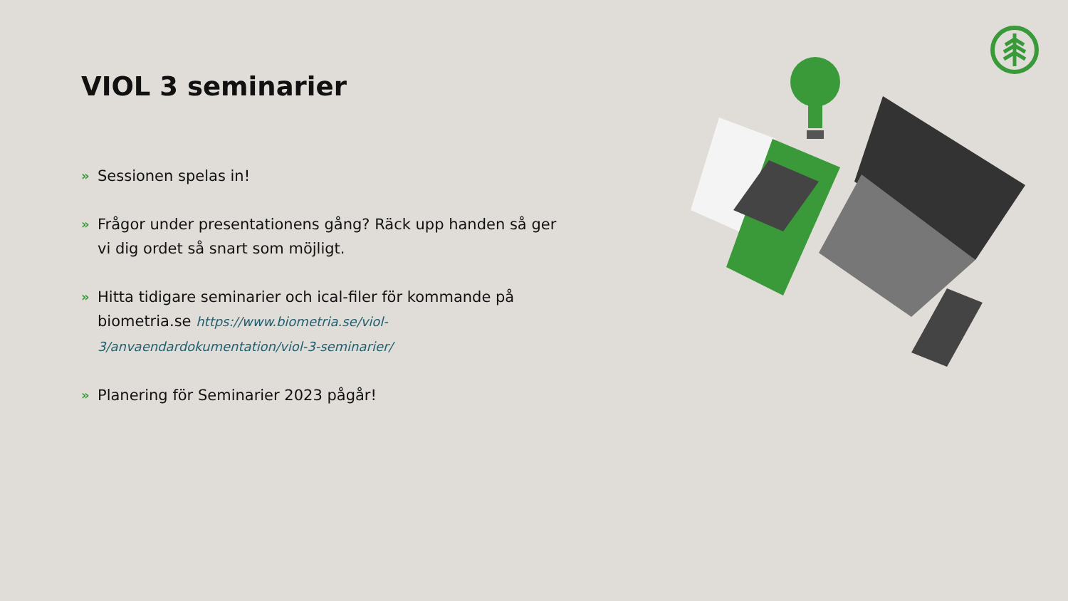VIOL 3 seminarier
» Sessionen spelas in!
» Frågor under presentationens gång? Räck upp handen så ger vi dig ordet så snart som möjligt.
» Hitta tidigare seminarier och ical-filer för kommande på biometria.se https://www.biometria.se/viol-3/anvaendardokumentation/viol-3-seminarier/
» Planering för Seminarier 2023 pågår!